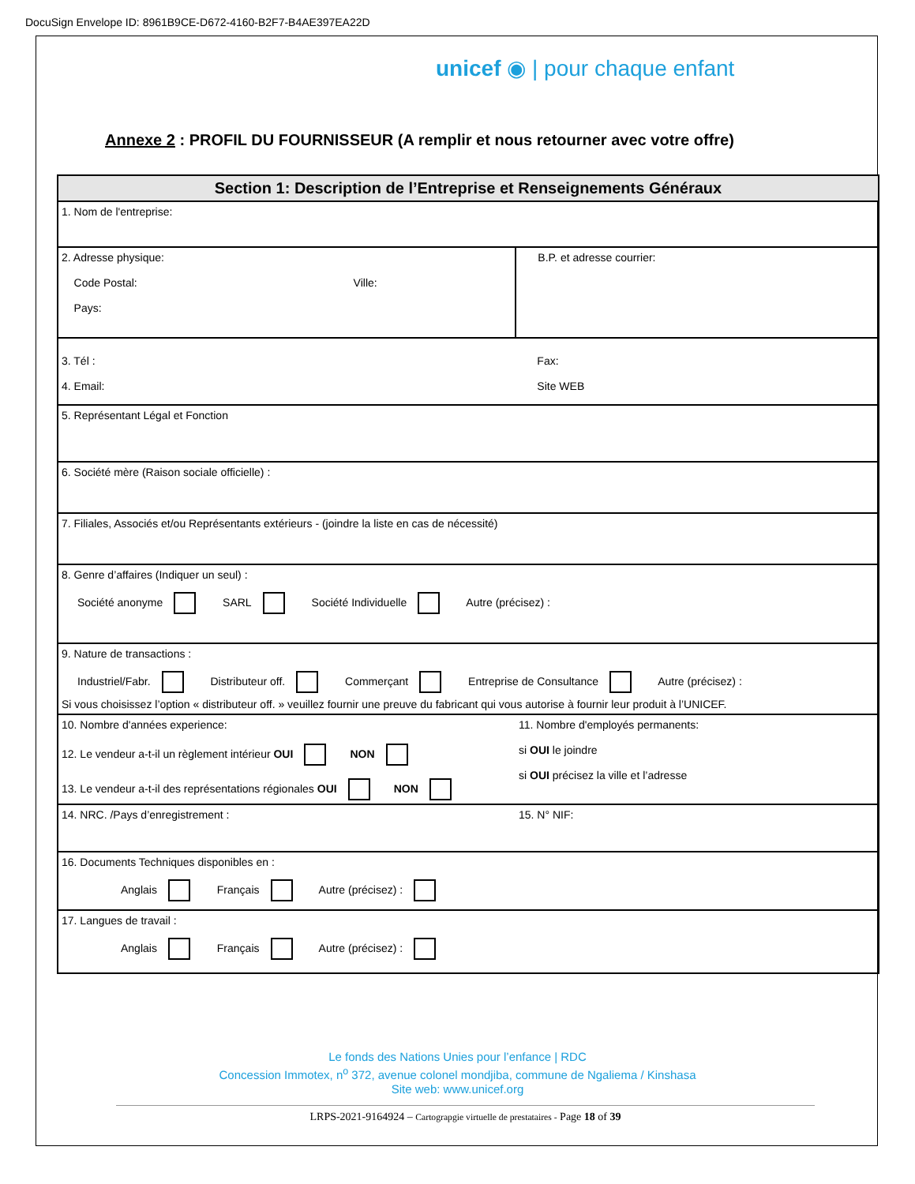DocuSign Envelope ID: 8961B9CE-D672-4160-B2F7-B4AE397EA22D
unicef ◉ | pour chaque enfant
Annexe 2 : PROFIL DU FOURNISSEUR (A remplir et nous retourner avec votre offre)
| Section 1: Description de l’Entreprise et Renseignements Généraux | |
| --- | --- |
| 1. Nom de l'entreprise: | |
| 2. Adresse physique: Code Postal: Ville: Pays: | B.P. et adresse courrier: |
| 3. Tél : 4. Email: | Fax: Site WEB |
| 5. Représentant Légal et Fonction | |
| 6. Société mère (Raison sociale officielle) : | |
| 7. Filiales, Associés et/ou Représentants extérieurs - (joindre la liste en cas de nécessité) | |
| 8. Genre d’affaires (Indiquer un seul) : Société anonyme SARL Société Individuelle Autre (précisez) : | |
| 9. Nature de transactions : Industriel/Fabr. Distributeur off. Commerçant Entreprise de Consultance Autre (précisez) : Si vous choisissez l’option « distributeur off. » veuillez fournir une preuve du fabricant qui vous autorise à fournir leur produit à l’UNICEF. | |
| 10. Nombre d'années experience: 12. Le vendeur a-t-il un règlement intérieur OUI NON 13. Le vendeur a-t-il des représentations régionales OUI NON | 11. Nombre d'employés permanents: si OUI le joindre si OUI précisez la ville et l’adresse |
| 14. NRC. /Pays d’enregistrement : | 15. N° NIF: |
| 16. Documents Techniques disponibles en : Anglais Français Autre (précisez) : | |
| 17. Langues de travail : Anglais Français Autre (précisez) : | |
Le fonds des Nations Unies pour l’enfance | RDC
Concession Immotex, n<sup>o</sup> 372, avenue colonel mondjiba, commune de Ngaliema / Kinshasa
Site web: www.unicef.org
LRPS-2021-9164924 – Cartograpgie virtuelle de prestataires - Page 18 of 39